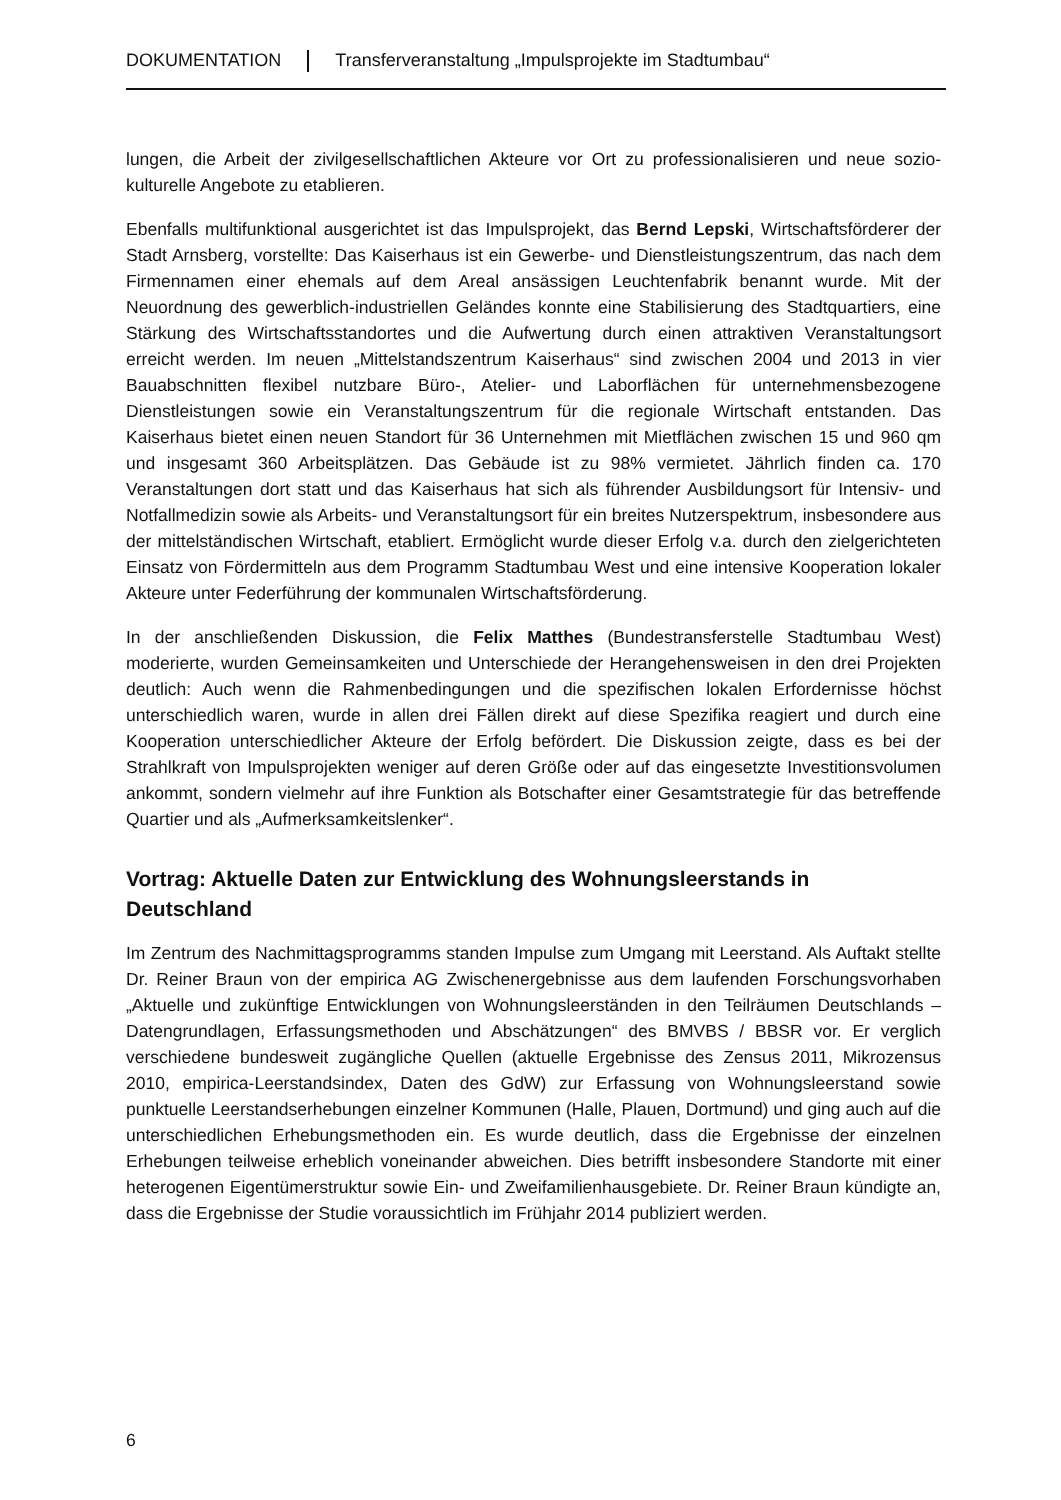DOKUMENTATION Transferveranstaltung „Impulsprojekte im Stadtumbau“
lungen, die Arbeit der zivilgesellschaftlichen Akteure vor Ort zu professionalisieren und neue sozio-kulturelle Angebote zu etablieren.
Ebenfalls multifunktional ausgerichtet ist das Impulsprojekt, das Bernd Lepski, Wirtschaftsförderer der Stadt Arnsberg, vorstellte: Das Kaiserhaus ist ein Gewerbe- und Dienstleistungszentrum, das nach dem Firmennamen einer ehemals auf dem Areal ansässigen Leuchtenfabrik benannt wurde. Mit der Neuordnung des gewerblich-industriellen Geländes konnte eine Stabilisierung des Stadtquartiers, eine Stärkung des Wirtschaftsstandortes und die Aufwertung durch einen attraktiven Veranstaltungsort erreicht werden. Im neuen „Mittelstandszentrum Kaiserhaus“ sind zwischen 2004 und 2013 in vier Bauabschnitten flexibel nutzbare Büro-, Atelier- und Laborflächen für unternehmensbezogene Dienstleistungen sowie ein Veranstaltungszentrum für die regionale Wirtschaft entstanden. Das Kaiserhaus bietet einen neuen Standort für 36 Unternehmen mit Mietflächen zwischen 15 und 960 qm und insgesamt 360 Arbeitsplätzen. Das Gebäude ist zu 98% vermietet. Jährlich finden ca. 170 Veranstaltungen dort statt und das Kaiserhaus hat sich als führender Ausbildungsort für Intensiv- und Notfallmedizin sowie als Arbeits- und Veranstaltungsort für ein breites Nutzerspektrum, insbesondere aus der mittelständischen Wirtschaft, etabliert. Ermöglicht wurde dieser Erfolg v.a. durch den zielgerichteten Einsatz von Fördermitteln aus dem Programm Stadtumbau West und eine intensive Kooperation lokaler Akteure unter Federführung der kommunalen Wirtschaftsförderung.
In der anschließenden Diskussion, die Felix Matthes (Bundestransferstelle Stadtumbau West) moderierte, wurden Gemeinsamkeiten und Unterschiede der Herangehensweisen in den drei Projekten deutlich: Auch wenn die Rahmenbedingungen und die spezifischen lokalen Erfordernisse höchst unterschiedlich waren, wurde in allen drei Fällen direkt auf diese Spezifika reagiert und durch eine Kooperation unterschiedlicher Akteure der Erfolg befördert. Die Diskussion zeigte, dass es bei der Strahlkraft von Impulsprojekten weniger auf deren Größe oder auf das eingesetzte Investitionsvolumen ankommt, sondern vielmehr auf ihre Funktion als Botschafter einer Gesamtstrategie für das betreffende Quartier und als „Aufmerksamkeitslenker“.
Vortrag: Aktuelle Daten zur Entwicklung des Wohnungsleerstands in Deutschland
Im Zentrum des Nachmittagsprogramms standen Impulse zum Umgang mit Leerstand. Als Auftakt stellte Dr. Reiner Braun von der empirica AG Zwischenergebnisse aus dem laufenden Forschungsvorhaben „Aktuelle und zukünftige Entwicklungen von Wohnungsleerständen in den Teilräumen Deutschlands – Datengrundlagen, Erfassungsmethoden und Abschätzungen“ des BMVBS / BBSR vor. Er verglich verschiedene bundesweit zugängliche Quellen (aktuelle Ergebnisse des Zensus 2011, Mikrozensus 2010, empirica-Leerstandsindex, Daten des GdW) zur Erfassung von Wohnungsleerstand sowie punktuelle Leerstandserhebungen einzelner Kommunen (Halle, Plauen, Dortmund) und ging auch auf die unterschiedlichen Erhebungsmethoden ein. Es wurde deutlich, dass die Ergebnisse der einzelnen Erhebungen teilweise erheblich voneinander abweichen. Dies betrifft insbesondere Standorte mit einer heterogenen Eigentümerstruktur sowie Ein- und Zweifamilienhausgebiete. Dr. Reiner Braun kündigte an, dass die Ergebnisse der Studie voraussichtlich im Frühjahr 2014 publiziert werden.
6